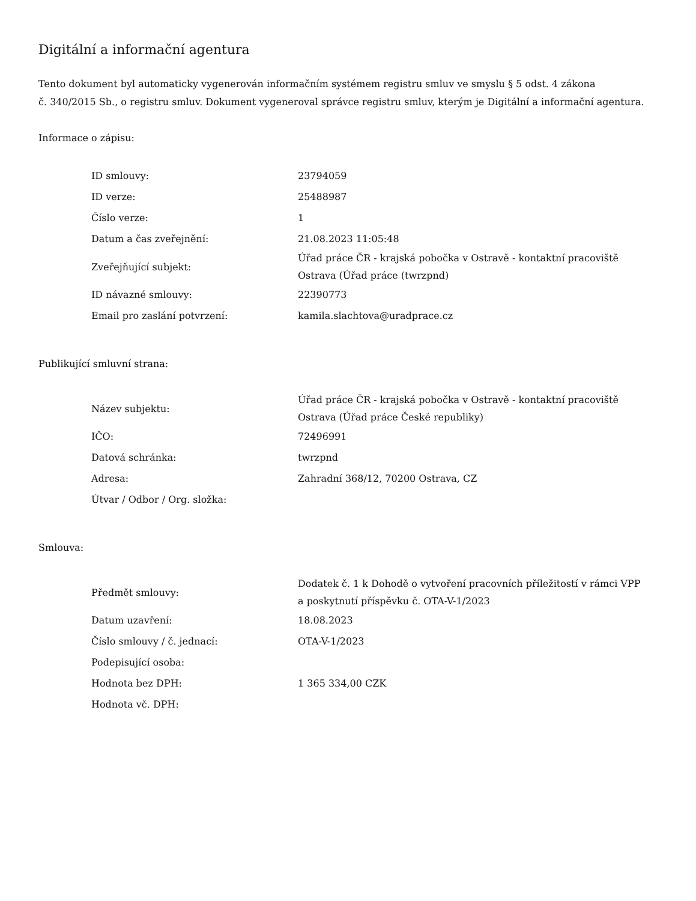Digitální a informační agentura
Tento dokument byl automaticky vygenerován informačním systémem registru smluv ve smyslu § 5 odst. 4 zákona
č. 340/2015 Sb., o registru smluv. Dokument vygeneroval správce registru smluv, kterým je Digitální a informační agentura.
Informace o zápisu:
| ID smlouvy: | 23794059 |
| ID verze: | 25488987 |
| Číslo verze: | 1 |
| Datum a čas zveřejnění: | 21.08.2023 11:05:48 |
| Zveřejňující subjekt: | Úřad práce ČR - krajská pobočka v Ostravě - kontaktní pracoviště Ostrava (Úřad práce (twrzpnd) |
| ID návazné smlouvy: | 22390773 |
| Email pro zaslání potvrzení: | kamila.slachtova@uradprace.cz |
Publikující smluvní strana:
| Název subjektu: | Úřad práce ČR - krajská pobočka v Ostravě - kontaktní pracoviště Ostrava (Úřad práce České republiky) |
| IČO: | 72496991 |
| Datová schránka: | twrzpnd |
| Adresa: | Zahradní 368/12, 70200 Ostrava, CZ |
| Útvar / Odbor / Org. složka: | |
Smlouva:
| Předmět smlouvy: | Dodatek č. 1 k Dohodě o vytvoření pracovních příležitostí v rámci VPP a poskytnutí příspěvku č. OTA-V-1/2023 |
| Datum uzavření: | 18.08.2023 |
| Číslo smlouvy / č. jednací: | OTA-V-1/2023 |
| Podepisující osoba: | |
| Hodnota bez DPH: | 1 365 334,00 CZK |
| Hodnota vč. DPH: | |